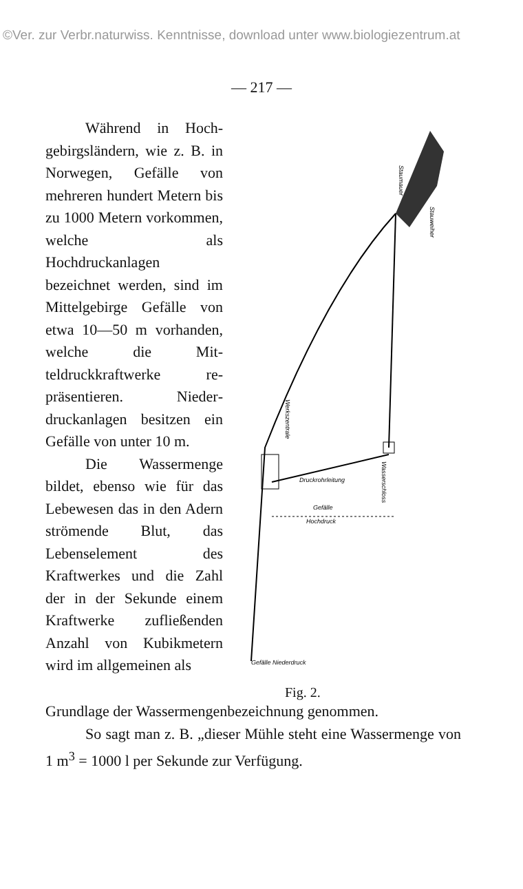©Ver. zur Verbr.naturwiss. Kenntnisse, download unter www.biologiezentrum.at
— 217 —
Während in Hoch­gebirgsländern, wie z. B. in Norwegen, Gefälle von mehreren hundert Metern bis zu 1000 Me­tern vorkommen, welche als Hochdruckanlagen bezeichnet werden, sind im Mittelgebirge Gefälle von etwa 10—50 m vor­handen, welche die Mit­teldruckkraftwerke re­präsentieren. Nieder­druckanlagen besitzen ein Gefälle von unter 10 m.
Die Wassermenge bildet, ebenso wie für das Lebewesen das in den Adern strömende Blut, das Lebenselement des Kraftwerkes und die Zahl der in der Sekunde einem Kraftwerke zufließenden Anzahl von Kubikmetern wird im allgemeinen als
Staumauer
Stauweiher
Werkszentrale
Druckrohrleitung
Wasserschloss
Gefälle
Hochdruck
Gefälle Niederdruck
Fig. 2.
Grundlage der Wassermengenbezeichnung genommen.
So sagt man z. B. „dieser Mühle steht eine Wasser­menge von 1 m<sup>3</sup> = 1000 l per Sekunde zur Verfügung.